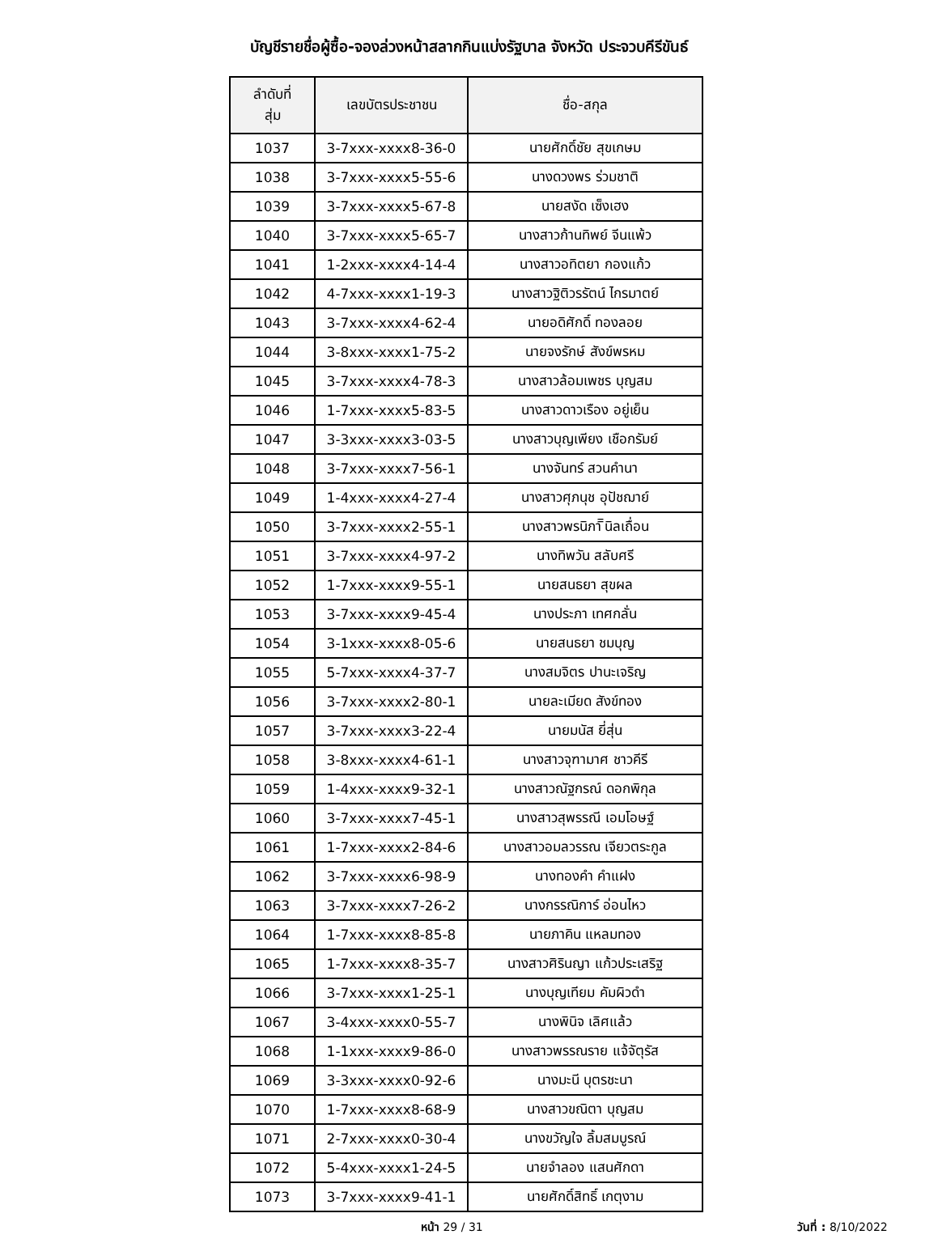บัญชีรายชื่อผู้ซื้อ-จองล่วงหน้าสลากกินแบ่งรัฐบาล จังหวัด ประจวบคีรีขันธ์
| ลำดับที่ สุ่ม | เลขบัตรประชาชน | ชื่อ-สกุล |
| --- | --- | --- |
| 1037 | 3-7xxx-xxxx8-36-0 | นายศักดิ์ชัย สุขเกษม |
| 1038 | 3-7xxx-xxxx5-55-6 | นางดวงพร ร่วมชาติ |
| 1039 | 3-7xxx-xxxx5-67-8 | นายสงัด เซ็งเฮง |
| 1040 | 3-7xxx-xxxx5-65-7 | นางสาวก้านทิพย์ จีนแพ้ว |
| 1041 | 1-2xxx-xxxx4-14-4 | นางสาวอทิตยา กองแก้ว |
| 1042 | 4-7xxx-xxxx1-19-3 | นางสาวฐิติวรรัตน์ ไกรมาตย์ |
| 1043 | 3-7xxx-xxxx4-62-4 | นายอดิศักดิ์ ทองลอย |
| 1044 | 3-8xxx-xxxx1-75-2 | นายจงรักษ์ สังข์พรหม |
| 1045 | 3-7xxx-xxxx4-78-3 | นางสาวล้อมเพชร บุญสม |
| 1046 | 1-7xxx-xxxx5-83-5 | นางสาวดาวเรือง อยู่เย็น |
| 1047 | 3-3xxx-xxxx3-03-5 | นางสาวบุญเพียง เชือกรัมย์ |
| 1048 | 3-7xxx-xxxx7-56-1 | นางจันทร์ สวนคำนา |
| 1049 | 1-4xxx-xxxx4-27-4 | นางสาวศุภนุช อุปัชฌาย์ |
| 1050 | 3-7xxx-xxxx2-55-1 | นางสาวพรนิภา ิินิลเถื่อน |
| 1051 | 3-7xxx-xxxx4-97-2 | นางทิพวัน สลับศรี |
| 1052 | 1-7xxx-xxxx9-55-1 | นายสนธยา สุขผล |
| 1053 | 3-7xxx-xxxx9-45-4 | นางประภา เทศกลั่น |
| 1054 | 3-1xxx-xxxx8-05-6 | นายสนธยา ชมบุญ |
| 1055 | 5-7xxx-xxxx4-37-7 | นางสมจิตร ปานะเจริญ |
| 1056 | 3-7xxx-xxxx2-80-1 | นายละเมียด สังข์ทอง |
| 1057 | 3-7xxx-xxxx3-22-4 | นายมนัส ยี่สุ่น |
| 1058 | 3-8xxx-xxxx4-61-1 | นางสาวจุฑามาศ ชาวคีรี |
| 1059 | 1-4xxx-xxxx9-32-1 | นางสาวณัฐกรณ์ ดอกพิกุล |
| 1060 | 3-7xxx-xxxx7-45-1 | นางสาวสุพรรณี เอมโอษฐ์ |
| 1061 | 1-7xxx-xxxx2-84-6 | นางสาวอมลวรรณ เจียวตระกูล |
| 1062 | 3-7xxx-xxxx6-98-9 | นางทองคำ คำแฝง |
| 1063 | 3-7xxx-xxxx7-26-2 | นางกรรณิการ์ อ่อนไหว |
| 1064 | 1-7xxx-xxxx8-85-8 | นายภาคิน แหลมทอง |
| 1065 | 1-7xxx-xxxx8-35-7 | นางสาวศิรินญา แก้วประเสริฐ |
| 1066 | 3-7xxx-xxxx1-25-1 | นางบุญเทียม คัมผิวดำ |
| 1067 | 3-4xxx-xxxx0-55-7 | นางพินิจ เลิศแล้ว |
| 1068 | 1-1xxx-xxxx9-86-0 | นางสาวพรรณราย แจ้จัตุรัส |
| 1069 | 3-3xxx-xxxx0-92-6 | นางมะนี บุตรชะนา |
| 1070 | 1-7xxx-xxxx8-68-9 | นางสาวขณิตา บุญสม |
| 1071 | 2-7xxx-xxxx0-30-4 | นางขวัญใจ ลิ้มสมบูรณ์ |
| 1072 | 5-4xxx-xxxx1-24-5 | นายจำลอง แสนศักดา |
| 1073 | 3-7xxx-xxxx9-41-1 | นายศักดิ์สิทธิ์ เกตุงาม |
หน้า 29 / 31 วันที่ : 8/10/2022